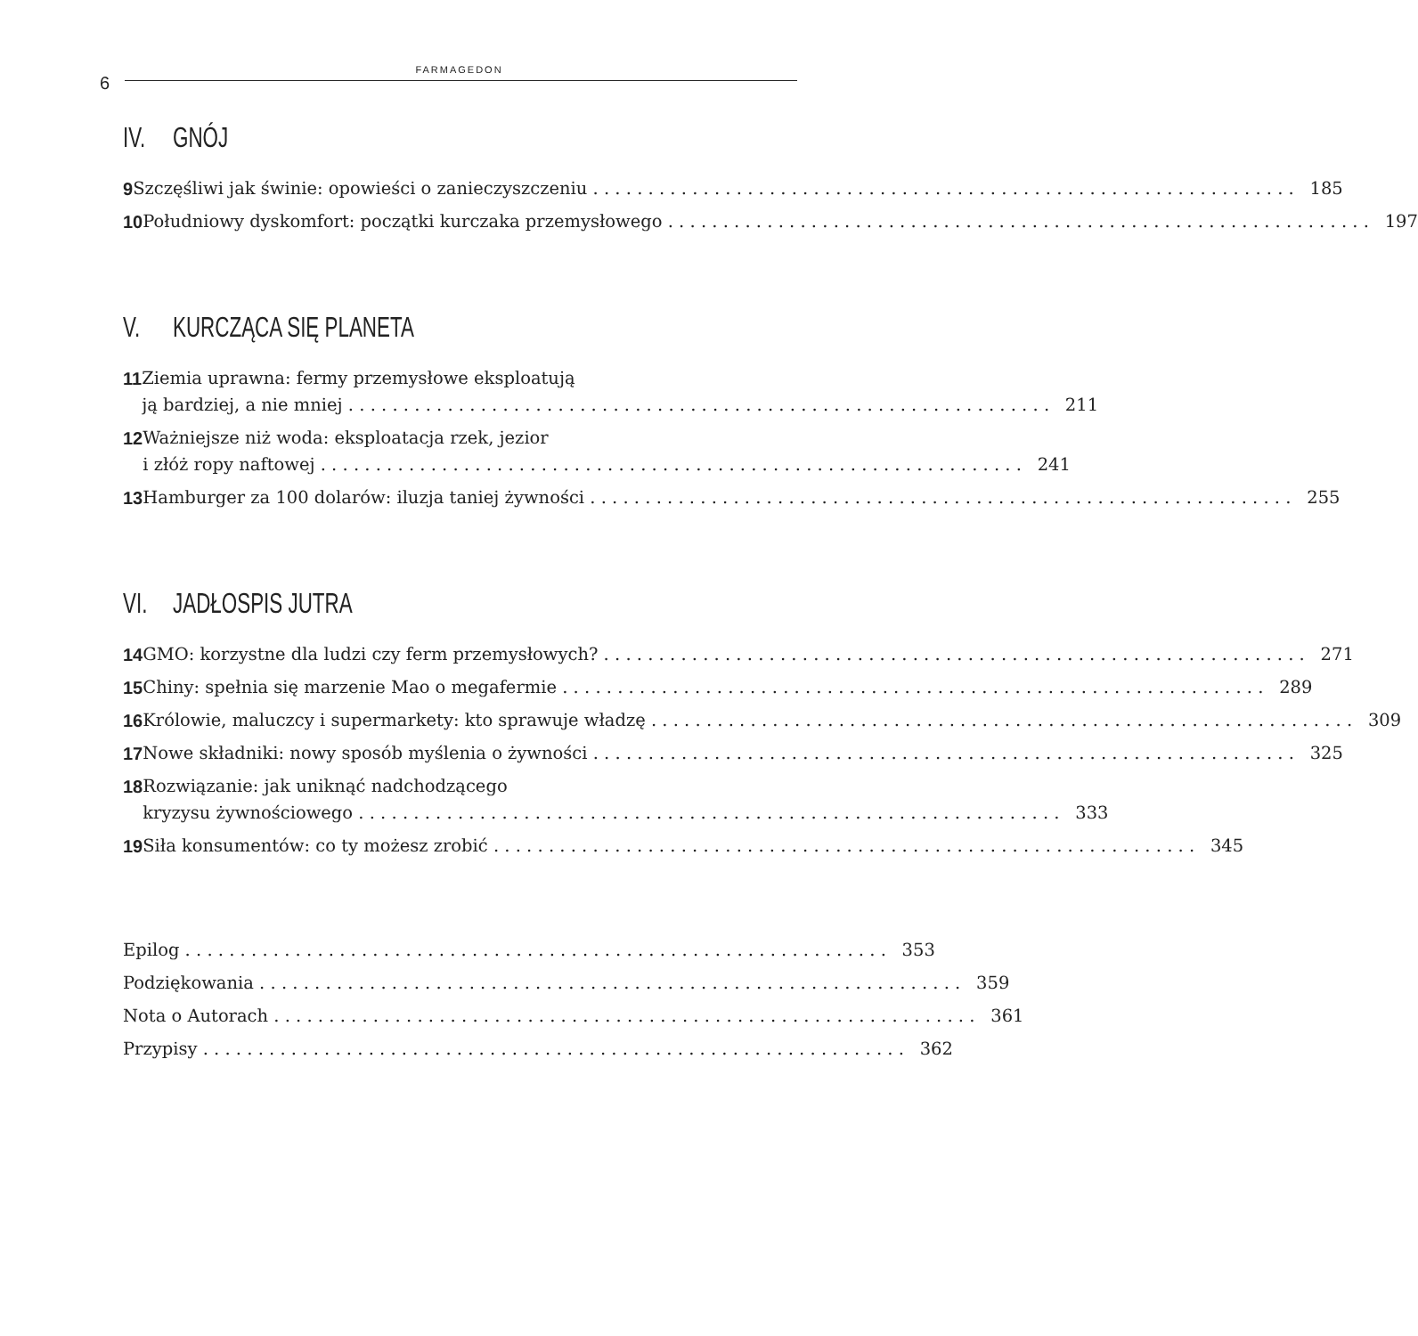6
FARMAGEDON
IV. GNÓJ
9 Szczęśliwi jak świnie: opowieści o zanieczyszczeniu 185
10 Południowy dyskomfort: początki kurczaka przemysłowego 197
V. KURCZĄCA SIĘ PLANETA
11 Ziemia uprawna: fermy przemysłowe eksploatują
ją bardziej, a nie mniej 211
12 Ważniejsze niż woda: eksploatacja rzek, jezior
i złóż ropy naftowej 241
13 Hamburger za 100 dolarów: iluzja taniej żywności 255
VI. JADŁOSPIS JUTRA
14 GMO: korzystne dla ludzi czy ferm przemysłowych? 271
15 Chiny: spełnia się marzenie Mao o megafermie 289
16 Królowie, maluczcy i supermarkety: kto sprawuje władzę 309
17 Nowe składniki: nowy sposób myślenia o żywności 325
18 Rozwiązanie: jak uniknąć nadchodzącego
kryzysu żywnościowego 333
19 Siła konsumentów: co ty możesz zrobić 345
Epilog 353
Podziękowania 359
Nota o Autorach 361
Przypisy 362